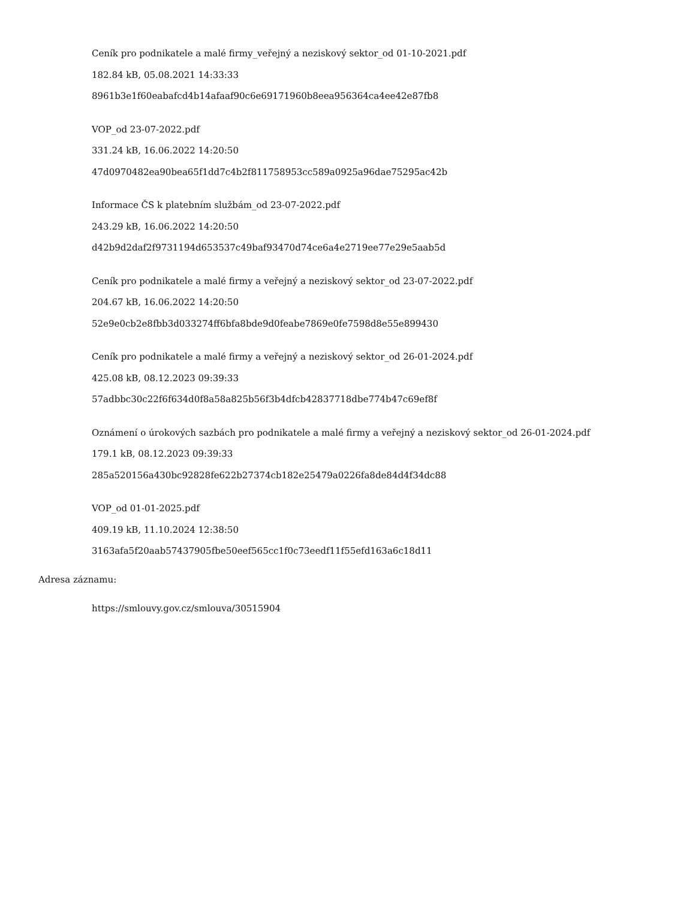Ceník pro podnikatele a malé firmy_veřejný a neziskový sektor_od 01-10-2021.pdf
182.84 kB, 05.08.2021 14:33:33
8961b3e1f60eabafcd4b14afaaf90c6e69171960b8eea956364ca4ee42e87fb8
VOP_od 23-07-2022.pdf
331.24 kB, 16.06.2022 14:20:50
47d0970482ea90bea65f1dd7c4b2f811758953cc589a0925a96dae75295ac42b
Informace ČS k platebním službám_od 23-07-2022.pdf
243.29 kB, 16.06.2022 14:20:50
d42b9d2daf2f9731194d653537c49baf93470d74ce6a4e2719ee77e29e5aab5d
Ceník pro podnikatele a malé firmy a veřejný a neziskový sektor_od 23-07-2022.pdf
204.67 kB, 16.06.2022 14:20:50
52e9e0cb2e8fbb3d033274ff6bfa8bde9d0feabe7869e0fe7598d8e55e899430
Ceník pro podnikatele a malé firmy a veřejný a neziskový sektor_od 26-01-2024.pdf
425.08 kB, 08.12.2023 09:39:33
57adbbc30c22f6f634d0f8a58a825b56f3b4dfcb42837718dbe774b47c69ef8f
Oznámení o úrokových sazbách pro podnikatele a malé firmy a veřejný a neziskový sektor_od 26-01-2024.pdf
179.1 kB, 08.12.2023 09:39:33
285a520156a430bc92828fe622b27374cb182e25479a0226fa8de84d4f34dc88
VOP_od 01-01-2025.pdf
409.19 kB, 11.10.2024 12:38:50
3163afa5f20aab57437905fbe50eef565cc1f0c73eedf11f55efd163a6c18d11
Adresa záznamu:
https://smlouvy.gov.cz/smlouva/30515904